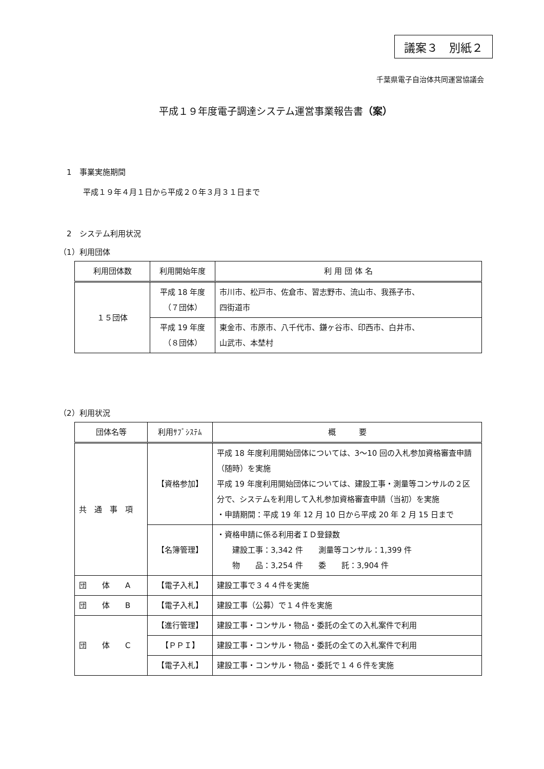議案３　別紙２
千葉県電子自治体共同運営協議会
平成１９年度電子調達システム運営事業報告書（案）
1　事業実施期間
平成１９年４月１日から平成２０年３月３１日まで
2　システム利用状況
（1）利用団体
| 利用団体数 | 利用開始年度 | 利 用 団 体 名 |
| --- | --- | --- |
| １５団体 | 平成 18 年度 （７団体） | 市川市、松戸市、佐倉市、習志野市、流山市、我孫子市、 四街道市 |
| | 平成 19 年度 （８団体） | 東金市、市原市、八千代市、鎌ヶ谷市、印西市、白井市、 山武市、本埜村 |
（2）利用状況
| 団体名等 | 利用ｻﾌﾞｼｽﾃﾑ | 概 要 |
| --- | --- | --- |
| 共 通 事 項 | 【資格参加】 | 平成 18 年度利用開始団体については、3〜10 回の入札参加資格審査申請（随時）を実施 平成 19 年度利用開始団体については、建設工事・測量等コンサルの２区分で、システムを利用して入札参加資格審査申請（当初）を実施 ・申請期間：平成 19 年 12 月 10 日から平成 20 年 2 月 15 日まで |
| | 【名簿管理】 | ・資格申請に係る利用者ＩＤ登録数 建設工事：3,342 件 測量等コンサル：1,399 件 物 品：3,254 件 委 託：3,904 件 |
| 団 体 A | 【電子入札】 | 建設工事で３４４件を実施 |
| 団 体 B | 【電子入札】 | 建設工事（公募）で１４件を実施 |
| 団 体 C | 【進行管理】 | 建設工事・コンサル・物品・委託の全ての入札案件で利用 |
| | 【ＰＰＩ】 | 建設工事・コンサル・物品・委託の全ての入札案件で利用 |
| | 【電子入札】 | 建設工事・コンサル・物品・委託で１４６件を実施 |